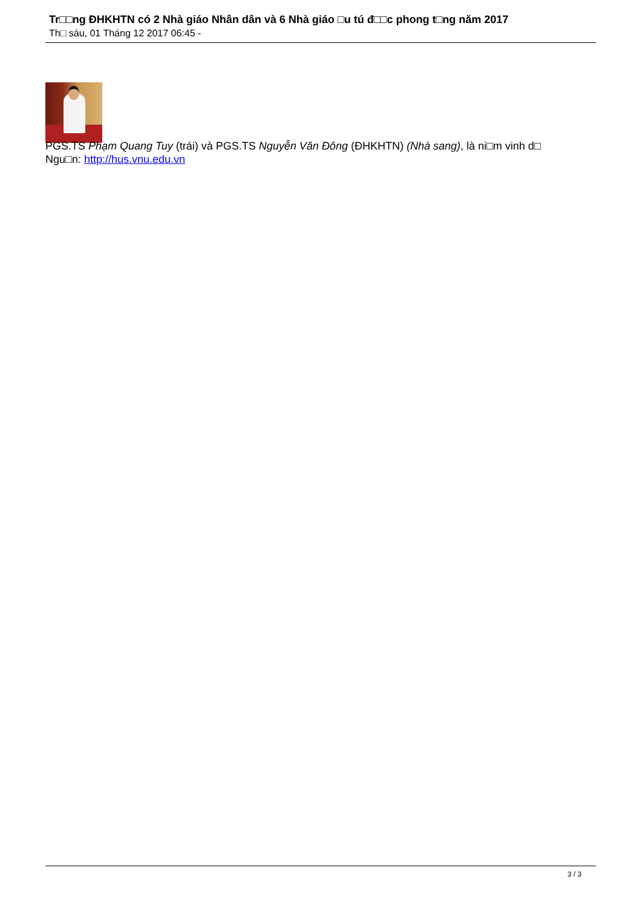Tr□□ng ĐHKHTN có 2 Nhà giáo Nhân dân và 6 Nhà giáo □u tú đ□□c phong t□ng năm 2017
Th□ sáu, 01 Tháng 12 2017 06:45 -
PGS.TS Phạm Quang Tuy (trái) và PGS.TS Nguyễn Văn Đông (ĐHKHTN) (Nhà sang), là ni□m vinh d□
Ngu□n: http://hus.vnu.edu.vn
3 / 3